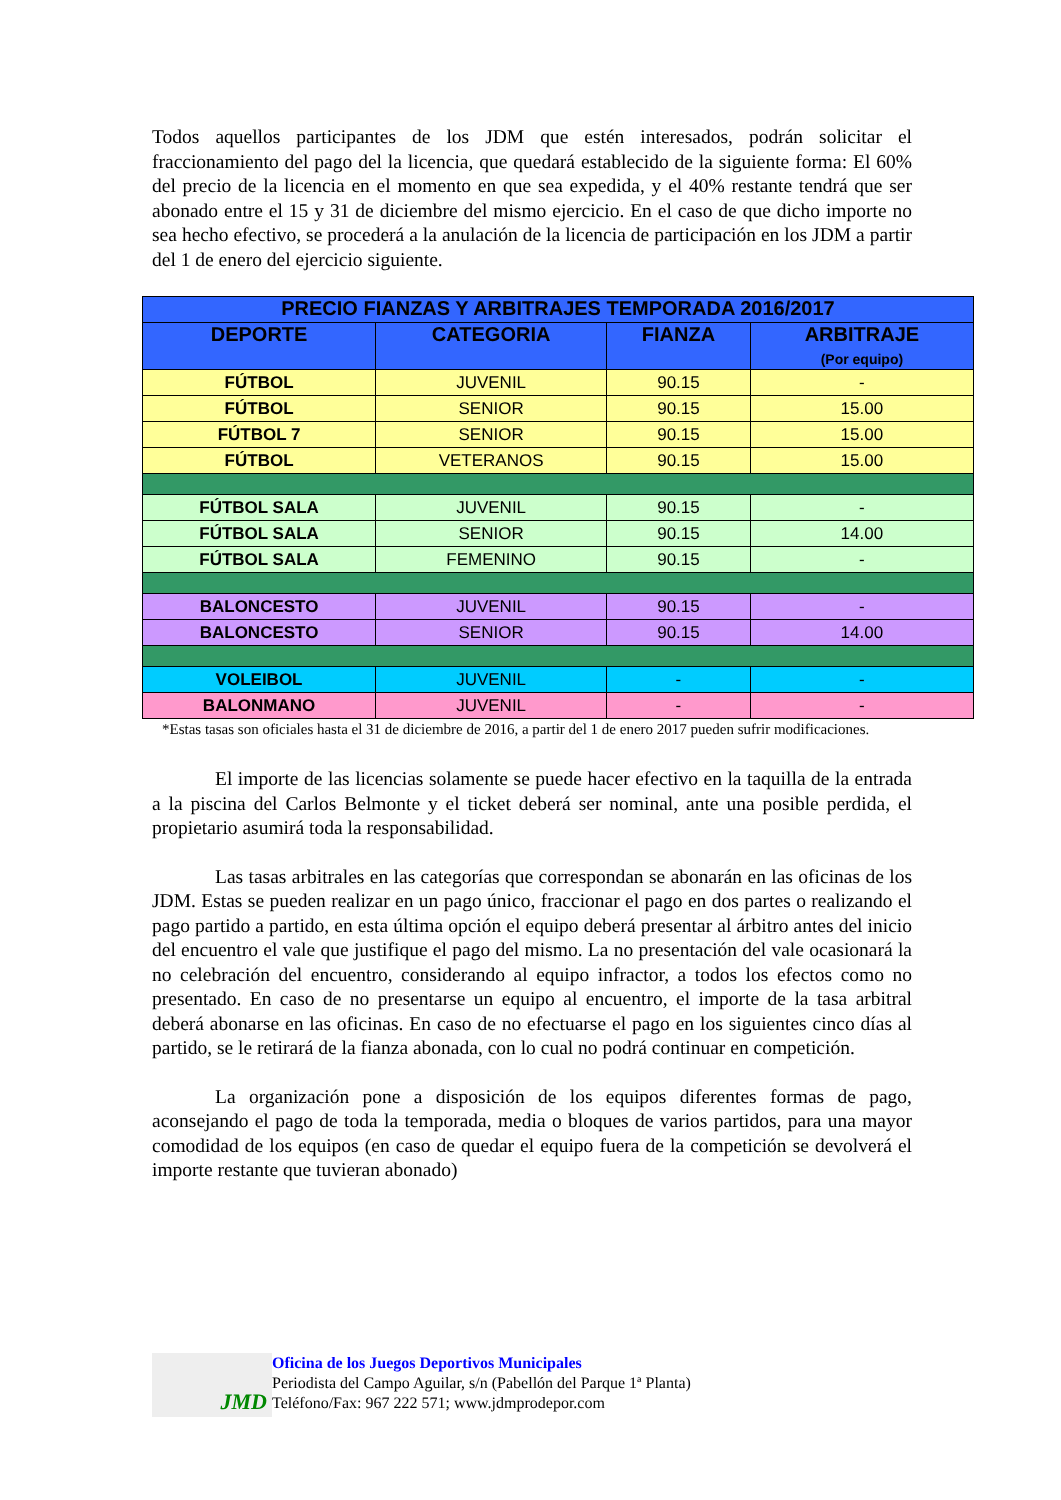Todos aquellos participantes de los JDM que estén interesados, podrán solicitar el fraccionamiento del pago del la licencia, que quedará establecido de la siguiente forma: El 60% del precio de la licencia en el momento en que sea expedida, y el 40% restante tendrá que ser abonado entre el 15 y 31 de diciembre del mismo ejercicio. En el caso de que dicho importe no sea hecho efectivo, se procederá a la anulación de la licencia de participación en los JDM a partir del 1 de enero del ejercicio siguiente.
| PRECIO FIANZAS Y ARBITRAJES TEMPORADA 2016/2017 | | | |
| --- | --- | --- | --- |
| DEPORTE | CATEGORIA | FIANZA | ARBITRAJE (Por equipo) |
| FÚTBOL | JUVENIL | 90.15 | - |
| FÚTBOL | SENIOR | 90.15 | 15.00 |
| FÚTBOL 7 | SENIOR | 90.15 | 15.00 |
| FÚTBOL | VETERANOS | 90.15 | 15.00 |
| FÚTBOL SALA | JUVENIL | 90.15 | - |
| FÚTBOL SALA | SENIOR | 90.15 | 14.00 |
| FÚTBOL SALA | FEMENINO | 90.15 | - |
| BALONCESTO | JUVENIL | 90.15 | - |
| BALONCESTO | SENIOR | 90.15 | 14.00 |
| VOLEIBOL | JUVENIL | - | - |
| BALONMANO | JUVENIL | - | - |
*Estas tasas son oficiales hasta el 31 de diciembre de 2016, a partir del 1 de enero 2017 pueden sufrir modificaciones.
El importe de las licencias solamente se puede hacer efectivo en la taquilla de la entrada a la piscina del Carlos Belmonte y el ticket deberá ser nominal, ante una posible perdida, el propietario asumirá toda la responsabilidad.
Las tasas arbitrales en las categorías que correspondan se abonarán en las oficinas de los JDM. Estas se pueden realizar en un pago único, fraccionar el pago en dos partes o realizando el pago partido a partido, en esta última opción el equipo deberá presentar al árbitro antes del inicio del encuentro el vale que justifique el pago del mismo. La no presentación del vale ocasionará la no celebración del encuentro, considerando al equipo infractor, a todos los efectos como no presentado. En caso de no presentarse un equipo al encuentro, el importe de la tasa arbitral deberá abonarse en las oficinas. En caso de no efectuarse el pago en los siguientes cinco días al partido, se le retirará de la fianza abonada, con lo cual no podrá continuar en competición.
La organización pone a disposición de los equipos diferentes formas de pago, aconsejando el pago de toda la temporada, media o bloques de varios partidos, para una mayor comodidad de los equipos (en caso de quedar el equipo fuera de la competición se devolverá el importe restante que tuvieran abonado)
JMD
Oficina de los Juegos Deportivos Municipales
Periodista del Campo Aguilar, s/n (Pabellón del Parque 1ª Planta)
Teléfono/Fax: 967 222 571; www.jdmprodepor.com